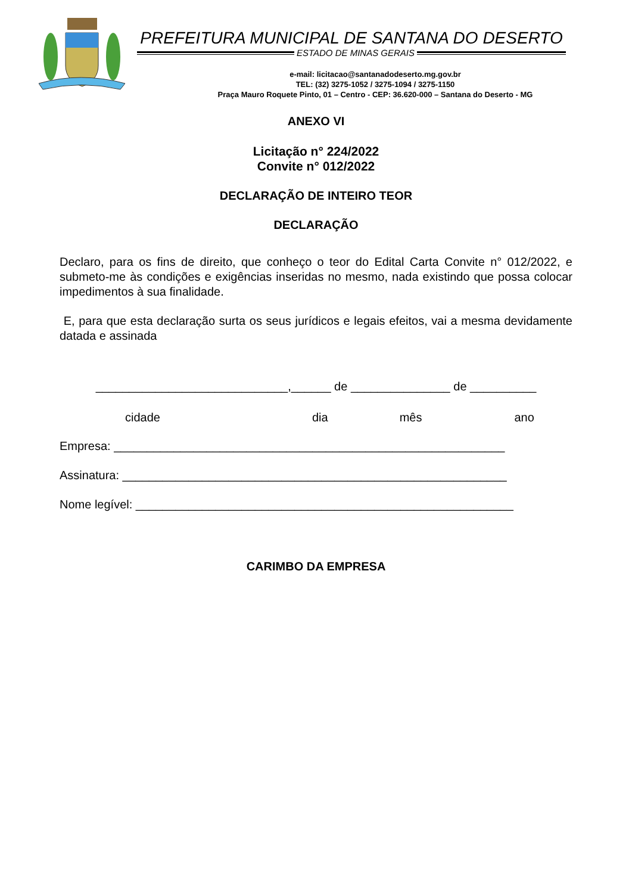PREFEITURA MUNICIPAL DE SANTANA DO DESERTO
ESTADO DE MINAS GERAIS
e-mail: licitacao@santanadodeserto.mg.gov.br
TEL: (32) 3275-1052 / 3275-1094 / 3275-1150
Praça Mauro Roquete Pinto, 01 – Centro - CEP: 36.620-000 – Santana do Deserto - MG
ANEXO VI
Licitação n° 224/2022
Convite n° 012/2022
DECLARAÇÃO DE INTEIRO TEOR
DECLARAÇÃO
Declaro, para os fins de direito, que conheço o teor do Edital Carta Convite n° 012/2022, e submeto-me às condições e exigências inseridas no mesmo, nada existindo que possa colocar impedimentos à sua finalidade.
E, para que esta declaração surta os seus jurídicos e legais efeitos, vai a mesma devidamente datada e assinada
_____________________________,______ de _______________ de __________
cidade dia mês ano
Empresa: ___________________________________________________________
Assinatura: __________________________________________________________
Nome legível: _________________________________________________________
CARIMBO DA EMPRESA